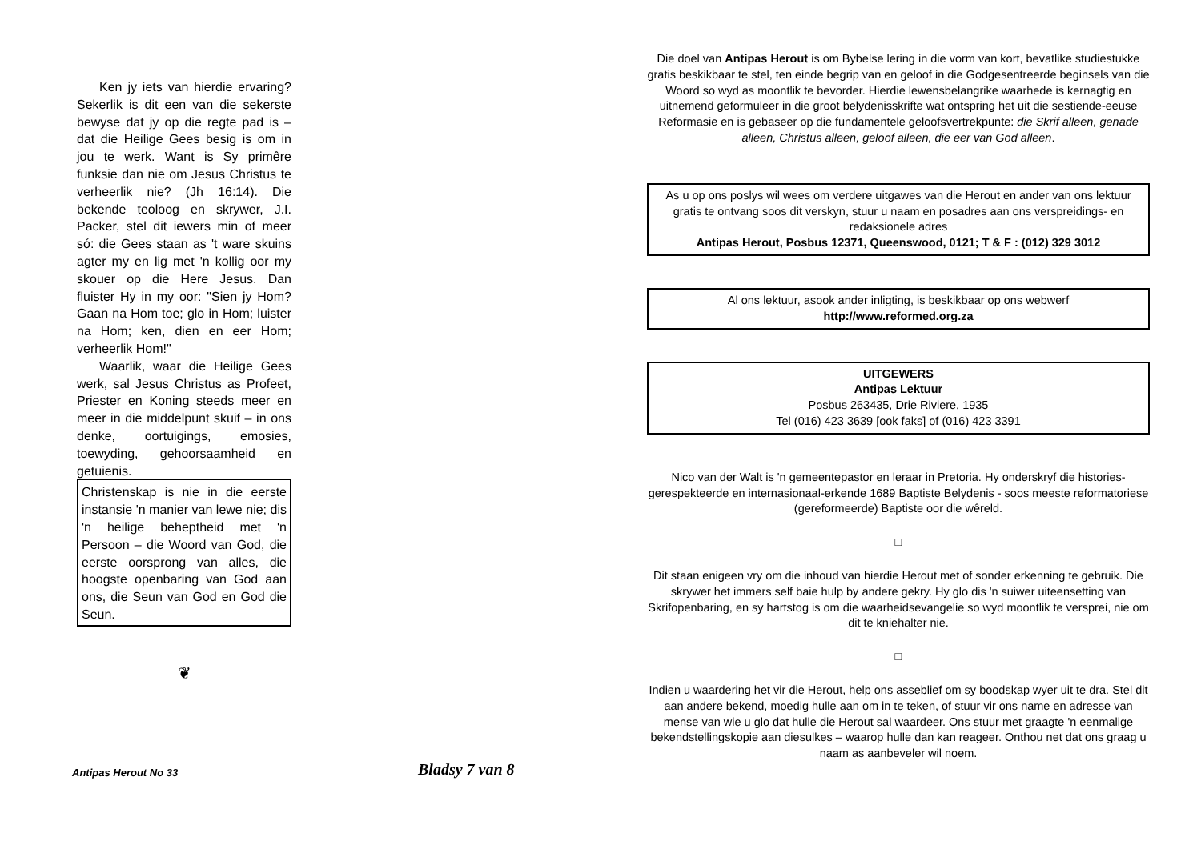Ken jy iets van hierdie ervaring? Sekerlik is dit een van die sekerste bewyse dat jy op die regte pad is – dat die Heilige Gees besig is om in jou te werk. Want is Sy primêre funksie dan nie om Jesus Christus te verheerlik nie? (Jh 16:14). Die bekende teoloog en skrywer, J.I. Packer, stel dit iewers min of meer só: die Gees staan as 't ware skuins agter my en lig met 'n kollig oor my skouer op die Here Jesus. Dan fluister Hy in my oor: "Sien jy Hom? Gaan na Hom toe; glo in Hom; luister na Hom; ken, dien en eer Hom; verheerlik Hom!"
Waarlik, waar die Heilige Gees werk, sal Jesus Christus as Profeet, Priester en Koning steeds meer en meer in die middelpunt skuif – in ons denke, oortuigings, emosies, toewyding, gehoorsaamheid en getuienis.
Christenskap is nie in die eerste instansie 'n manier van lewe nie; dis 'n heilige beheptheid met 'n Persoon – die Woord van God, die eerste oorsprong van alles, die hoogste openbaring van God aan ons, die Seun van God en God die Seun.
❦
Antipas Herout No 33 Bladsy 7 van 8
Die doel van Antipas Herout is om Bybelse lering in die vorm van kort, bevatlike studiestukke gratis beskikbaar te stel, ten einde begrip van en geloof in die Godgesentreerde beginsels van die Woord so wyd as moontlik te bevorder. Hierdie lewensbelangrike waarhede is kernagtig en uitnemend geformuleer in die groot belydenisskrifte wat ontspring het uit die sestiende-eeuse Reformasie en is gebaseer op die fundamentele geloofsvertrekpunte: die Skrif alleen, genade alleen, Christus alleen, geloof alleen, die eer van God alleen.
As u op ons poslys wil wees om verdere uitgawes van die Herout en ander van ons lektuur gratis te ontvang soos dit verskyn, stuur u naam en posadres aan ons verspreidings- en redaksionele adres
Antipas Herout, Posbus 12371, Queenswood, 0121; T & F : (012) 329 3012
Al ons lektuur, asook ander inligting, is beskikbaar op ons webwerf
http://www.reformed.org.za
UITGEWERS
Antipas Lektuur
Posbus 263435, Drie Riviere, 1935
Tel (016) 423 3639 [ook faks] of (016) 423 3391
Nico van der Walt is 'n gemeentepastor en leraar in Pretoria. Hy onderskryf die histories-gerespekteerde en internasionaal-erkende 1689 Baptiste Belydenis - soos meeste reformatoriese (gereformeerde) Baptiste oor die wêreld.
□
Dit staan enigeen vry om die inhoud van hierdie Herout met of sonder erkenning te gebruik. Die skrywer het immers self baie hulp by andere gekry. Hy glo dis 'n suiwer uiteensetting van Skrifopenbaring, en sy hartstog is om die waarheidsevangelie so wyd moontlik te versprei, nie om dit te kniehalter nie.
□
Indien u waardering het vir die Herout, help ons asseblief om sy boodskap wyer uit te dra. Stel dit aan andere bekend, moedig hulle aan om in te teken, of stuur vir ons name en adresse van mense van wie u glo dat hulle die Herout sal waardeer. Ons stuur met graagte 'n eenmalige bekendstellingskopie aan diesulkes – waarop hulle dan kan reageer. Onthou net dat ons graag u naam as aanbeveler wil noem.